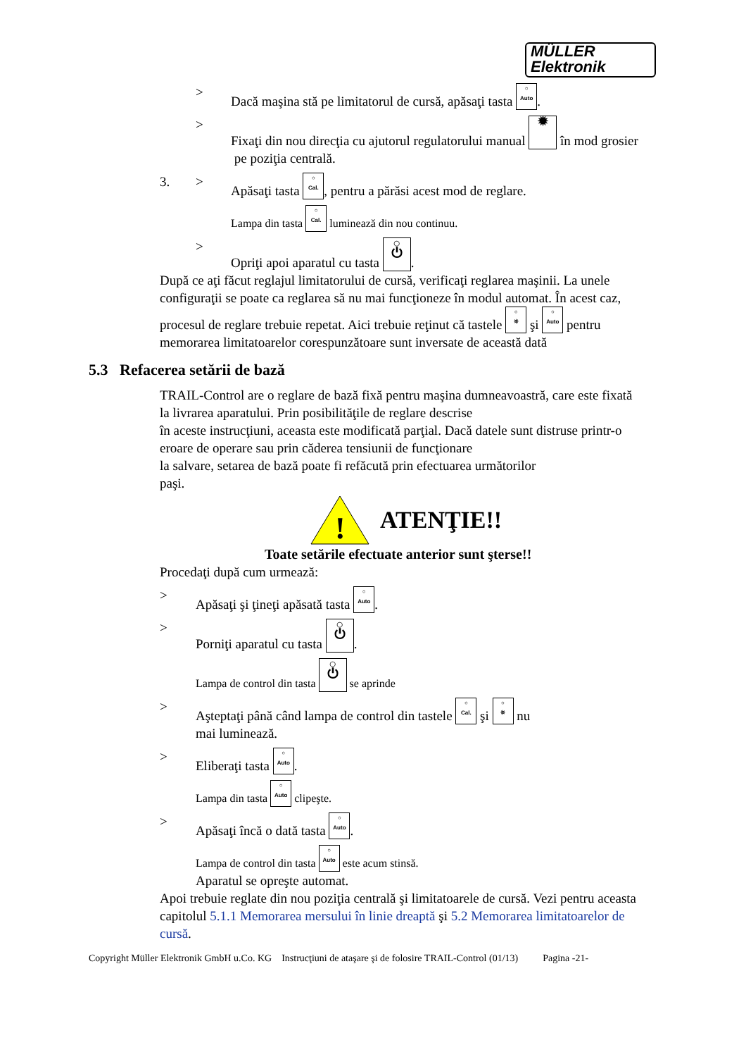MÜLLER
Elektronik
> Dacă maşina stă pe limitatorul de cursă, apăsaţi tasta ○
Auto.
> Fixaţi din nou direcţia cu ajutorul regulatorului manual ✹ în mod grosier
pe poziţia centrală.
3. > Apăsaţi tasta ○
Cal., pentru a părăsi acest mod de reglare.
Lampa din tasta ○
Cal. luminează din nou continuu.
> Opriţi apoi aparatul cu tasta ○
⏻.
După ce aţi făcut reglajul limitatorului de cursă, verificaţi reglarea maşinii. La unele configuraţii se poate ca reglarea să nu mai funcţioneze în modul automat. În acest caz, procesul de reglare trebuie repetat. Aici trebuie reţinut că tastele ○
⛯ şi ○
Auto pentru memorarea limitatoarelor corespunzătoare sunt inversate de această dată
5.3 Refacerea setării de bază
TRAIL-Control are o reglare de bază fixă pentru maşina dumneavoastră, care este fixată la livrarea aparatului. Prin posibilităţile de reglare descrise
în aceste instrucţiuni, aceasta este modificată parţial. Dacă datele sunt distruse printr-o eroare de operare sau prin căderea tensiunii de funcţionare
la salvare, setarea de bază poate fi refăcută prin efectuarea următorilor
paşi.
!
ATENŢIE!!
Toate setările efectuate anterior sunt şterse!!
Procedaţi după cum urmează:
> Apăsaţi şi ţineţi apăsată tasta ○
Auto.
> Porniţi aparatul cu tasta ○
⏻.
Lampa de control din tasta ○
⏻ se aprinde
> Aşteptaţi până când lampa de control din tastele ○
Cal. şi ○
⛯ nu
mai luminează.
> Eliberaţi tasta ○
Auto.
Lampa din tasta ○
Auto clipeşte.
> Apăsaţi încă o dată tasta ○
Auto.
Lampa de control din tasta ○
Auto este acum stinsă.
Aparatul se opreşte automat.
Apoi trebuie reglate din nou poziţia centrală şi limitatoarele de cursă. Vezi pentru aceasta capitolul 5.1.1 Memorarea mersului în linie dreaptă şi 5.2 Memorarea limitatoarelor de cursă.
Copyright Müller Elektronik GmbH u.Co. KG Instrucţiuni de ataşare şi de folosire TRAIL-Control (01/13) Pagina -21-